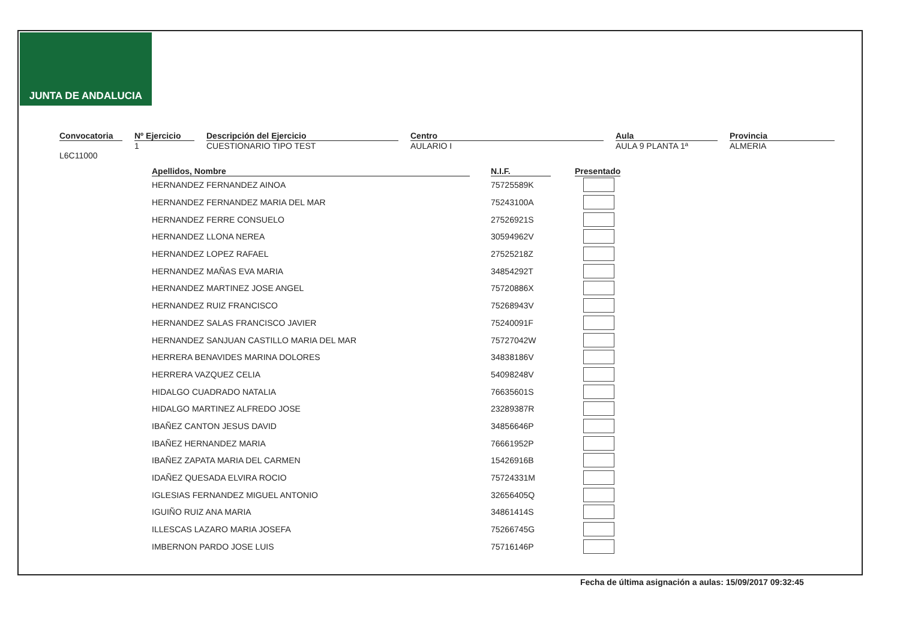JUNTA DE ANDALUCIA
Convocatoria
L6C11000
Nº Ejercicio
1
Descripción del Ejercicio
CUESTIONARIO TIPO TEST
Centro
AULARIO I
Aula
AULA 9 PLANTA 1ª
Provincia
ALMERIA
| Apellidos, Nombre | N.I.F. | Presentado |
| --- | --- | --- |
| HERNANDEZ FERNANDEZ AINOA | 75725589K | |
| HERNANDEZ FERNANDEZ MARIA DEL MAR | 75243100A | |
| HERNANDEZ FERRE CONSUELO | 27526921S | |
| HERNANDEZ LLONA NEREA | 30594962V | |
| HERNANDEZ LOPEZ RAFAEL | 27525218Z | |
| HERNANDEZ MAÑAS EVA MARIA | 34854292T | |
| HERNANDEZ MARTINEZ JOSE ANGEL | 75720886X | |
| HERNANDEZ RUIZ FRANCISCO | 75268943V | |
| HERNANDEZ SALAS FRANCISCO JAVIER | 75240091F | |
| HERNANDEZ SANJUAN CASTILLO MARIA DEL MAR | 75727042W | |
| HERRERA BENAVIDES MARINA DOLORES | 34838186V | |
| HERRERA VAZQUEZ CELIA | 54098248V | |
| HIDALGO CUADRADO NATALIA | 76635601S | |
| HIDALGO MARTINEZ ALFREDO JOSE | 23289387R | |
| IBAÑEZ CANTON JESUS DAVID | 34856646P | |
| IBAÑEZ HERNANDEZ MARIA | 76661952P | |
| IBAÑEZ ZAPATA MARIA DEL CARMEN | 15426916B | |
| IDAÑEZ QUESADA ELVIRA ROCIO | 75724331M | |
| IGLESIAS FERNANDEZ MIGUEL ANTONIO | 32656405Q | |
| IGUIÑO RUIZ ANA MARIA | 34861414S | |
| ILLESCAS LAZARO MARIA JOSEFA | 75266745G | |
| IMBERNON PARDO JOSE LUIS | 75716146P | |
Fecha de última asignación a aulas: 15/09/2017 09:32:45